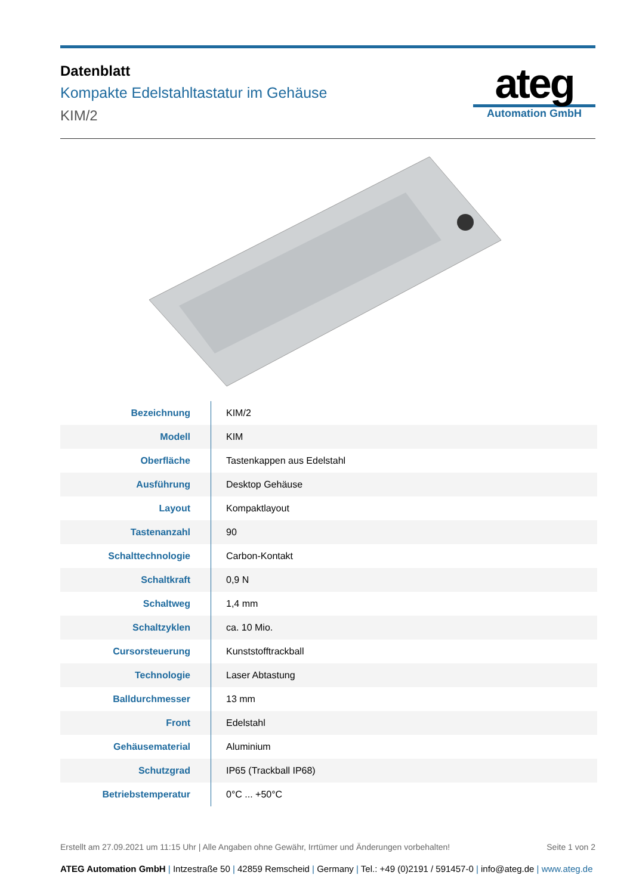Datenblatt
Kompakte Edelstahltastatur im Gehäuse
KIM/2
ateg
Automation GmbH
| Bezeichnung | KIM/2 |
| Modell | KIM |
| Oberfläche | Tastenkappen aus Edelstahl |
| Ausführung | Desktop Gehäuse |
| Layout | Kompaktlayout |
| Tastenanzahl | 90 |
| Schalttechnologie | Carbon-Kontakt |
| Schaltkraft | 0,9 N |
| Schaltweg | 1,4 mm |
| Schaltzyklen | ca. 10 Mio. |
| Cursorsteuerung | Kunststofftrackball |
| Technologie | Laser Abtastung |
| Balldurchmesser | 13 mm |
| Front | Edelstahl |
| Gehäusematerial | Aluminium |
| Schutzgrad | IP65 (Trackball IP68) |
| Betriebstemperatur | 0°C ... +50°C |
Erstellt am 27.09.2021 um 11:15 Uhr | Alle Angaben ohne Gewähr, Irrtümer und Änderungen vorbehalten! Seite 1 von 2
ATEG Automation GmbH | Intzestraße 50 | 42859 Remscheid | Germany | Tel.: +49 (0)2191 / 591457-0 | info@ateg.de | www.ateg.de